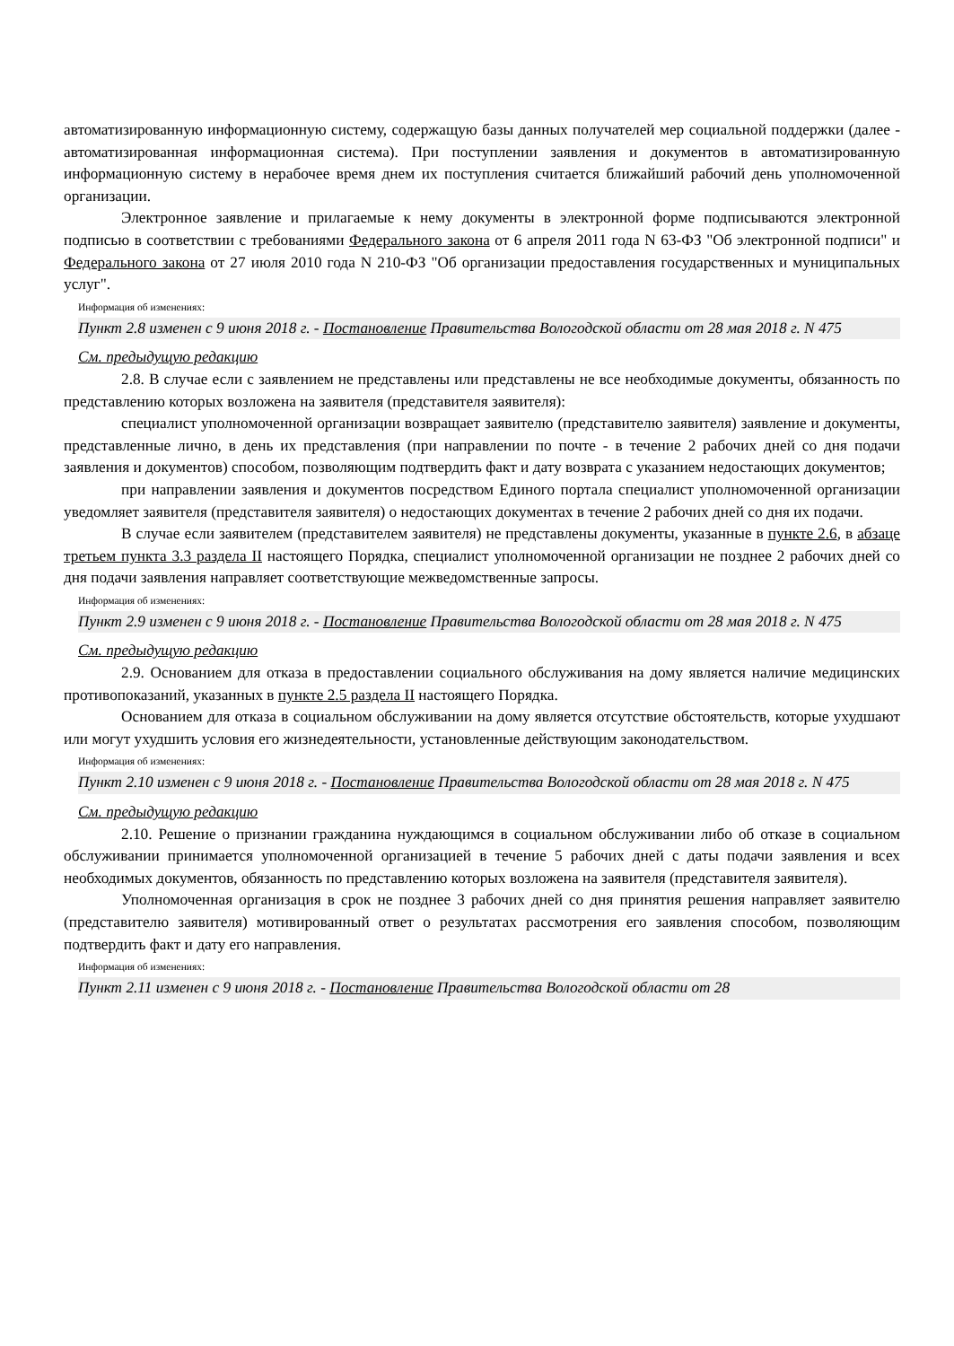автоматизированную информационную систему, содержащую базы данных получателей мер социальной поддержки (далее - автоматизированная информационная система). При поступлении заявления и документов в автоматизированную информационную систему в нерабочее время днем их поступления считается ближайший рабочий день уполномоченной организации.
Электронное заявление и прилагаемые к нему документы в электронной форме подписываются электронной подписью в соответствии с требованиями Федерального закона от 6 апреля 2011 года N 63-ФЗ "Об электронной подписи" и Федерального закона от 27 июля 2010 года N 210-ФЗ "Об организации предоставления государственных и муниципальных услуг".
Информация об изменениях:
Пункт 2.8 изменен с 9 июня 2018 г. - Постановление Правительства Вологодской области от 28 мая 2018 г. N 475
См. предыдущую редакцию
2.8. В случае если с заявлением не представлены или представлены не все необходимые документы, обязанность по представлению которых возложена на заявителя (представителя заявителя):
специалист уполномоченной организации возвращает заявителю (представителю заявителя) заявление и документы, представленные лично, в день их представления (при направлении по почте - в течение 2 рабочих дней со дня подачи заявления и документов) способом, позволяющим подтвердить факт и дату возврата с указанием недостающих документов;
при направлении заявления и документов посредством Единого портала специалист уполномоченной организации уведомляет заявителя (представителя заявителя) о недостающих документах в течение 2 рабочих дней со дня их подачи.
В случае если заявителем (представителем заявителя) не представлены документы, указанные в пункте 2.6, в абзаце третьем пункта 3.3 раздела II настоящего Порядка, специалист уполномоченной организации не позднее 2 рабочих дней со дня подачи заявления направляет соответствующие межведомственные запросы.
Информация об изменениях:
Пункт 2.9 изменен с 9 июня 2018 г. - Постановление Правительства Вологодской области от 28 мая 2018 г. N 475
См. предыдущую редакцию
2.9. Основанием для отказа в предоставлении социального обслуживания на дому является наличие медицинских противопоказаний, указанных в пункте 2.5 раздела II настоящего Порядка.
Основанием для отказа в социальном обслуживании на дому является отсутствие обстоятельств, которые ухудшают или могут ухудшить условия его жизнедеятельности, установленные действующим законодательством.
Информация об изменениях:
Пункт 2.10 изменен с 9 июня 2018 г. - Постановление Правительства Вологодской области от 28 мая 2018 г. N 475
См. предыдущую редакцию
2.10. Решение о признании гражданина нуждающимся в социальном обслуживании либо об отказе в социальном обслуживании принимается уполномоченной организацией в течение 5 рабочих дней с даты подачи заявления и всех необходимых документов, обязанность по представлению которых возложена на заявителя (представителя заявителя).
Уполномоченная организация в срок не позднее 3 рабочих дней со дня принятия решения направляет заявителю (представителю заявителя) мотивированный ответ о результатах рассмотрения его заявления способом, позволяющим подтвердить факт и дату его направления.
Информация об изменениях:
Пункт 2.11 изменен с 9 июня 2018 г. - Постановление Правительства Вологодской области от 28